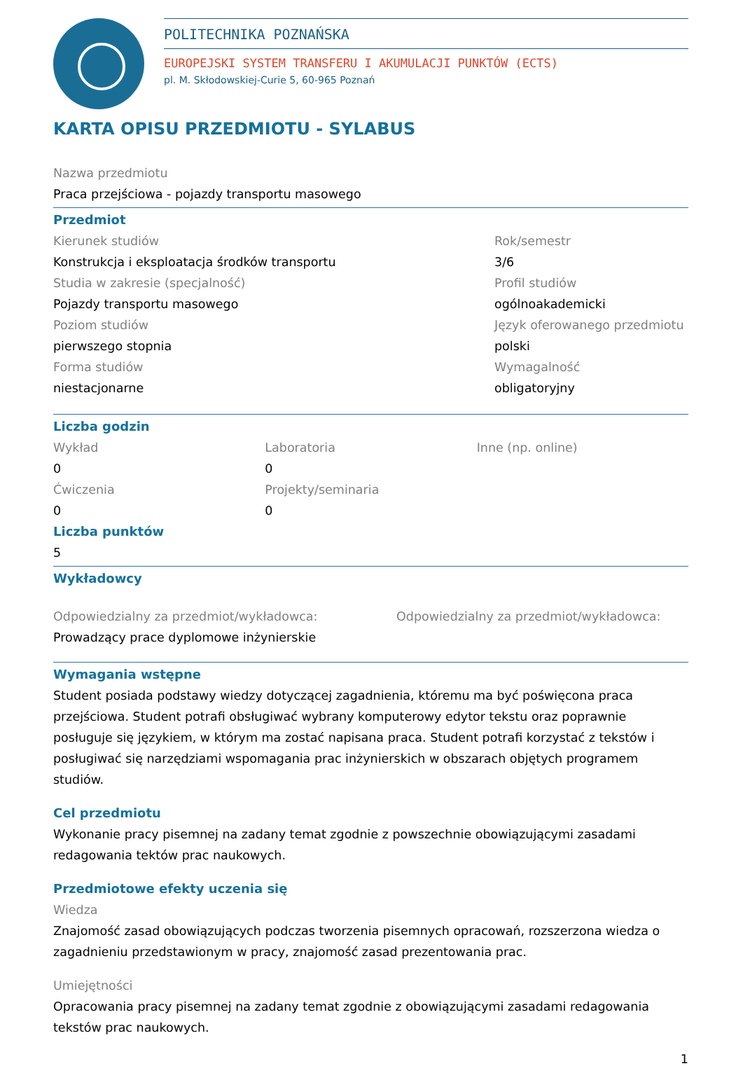POLITECHNIKA POZNAŃSKA
EUROPEJSKI SYSTEM TRANSFERU I AKUMULACJI PUNKTÓW (ECTS)
pl. M. Skłodowskiej-Curie 5, 60-965 Poznań
KARTA OPISU PRZEDMIOTU - SYLABUS
Nazwa przedmiotu
Praca przejściowa - pojazdy transportu masowego
Przedmiot
Kierunek studiów
Konstrukcja i eksploatacja środków transportu
Studia w zakresie (specjalność)
Pojazdy transportu masowego
Poziom studiów
pierwszego stopnia
Forma studiów
niestacjonarne
Rok/semestr
3/6
Profil studiów
ogólnoakademicki
Język oferowanego przedmiotu
polski
Wymagalność
obligatoryjny
Liczba godzin
Wykład
0
Ćwiczenia
0
Laboratoria
0
Projekty/seminaria
0
Inne (np. online)
Liczba punktów
5
Wykładowcy
Odpowiedzialny za przedmiot/wykładowca:
Prowadzący prace dyplomowe inżynierskie
Odpowiedzialny za przedmiot/wykładowca:
Wymagania wstępne
Student posiada podstawy wiedzy dotyczącej zagadnienia, któremu ma być poświęcona praca przejściowa. Student potrafi obsługiwać wybrany komputerowy edytor tekstu oraz poprawnie posługuje się językiem, w którym ma zostać napisana praca. Student potrafi korzystać z tekstów i posługiwać się narzędziami wspomagania prac inżynierskich w obszarach objętych programem studiów.
Cel przedmiotu
Wykonanie pracy pisemnej na zadany temat zgodnie z powszechnie obowiązującymi zasadami redagowania tektów prac naukowych.
Przedmiotowe efekty uczenia się
Wiedza
Znajomość zasad obowiązujących podczas tworzenia pisemnych opracowań, rozszerzona wiedza o zagadnieniu przedstawionym w pracy, znajomość zasad prezentowania prac.
Umiejętności
Opracowania pracy pisemnej na zadany temat zgodnie z obowiązującymi zasadami redagowania tekstów prac naukowych.
1